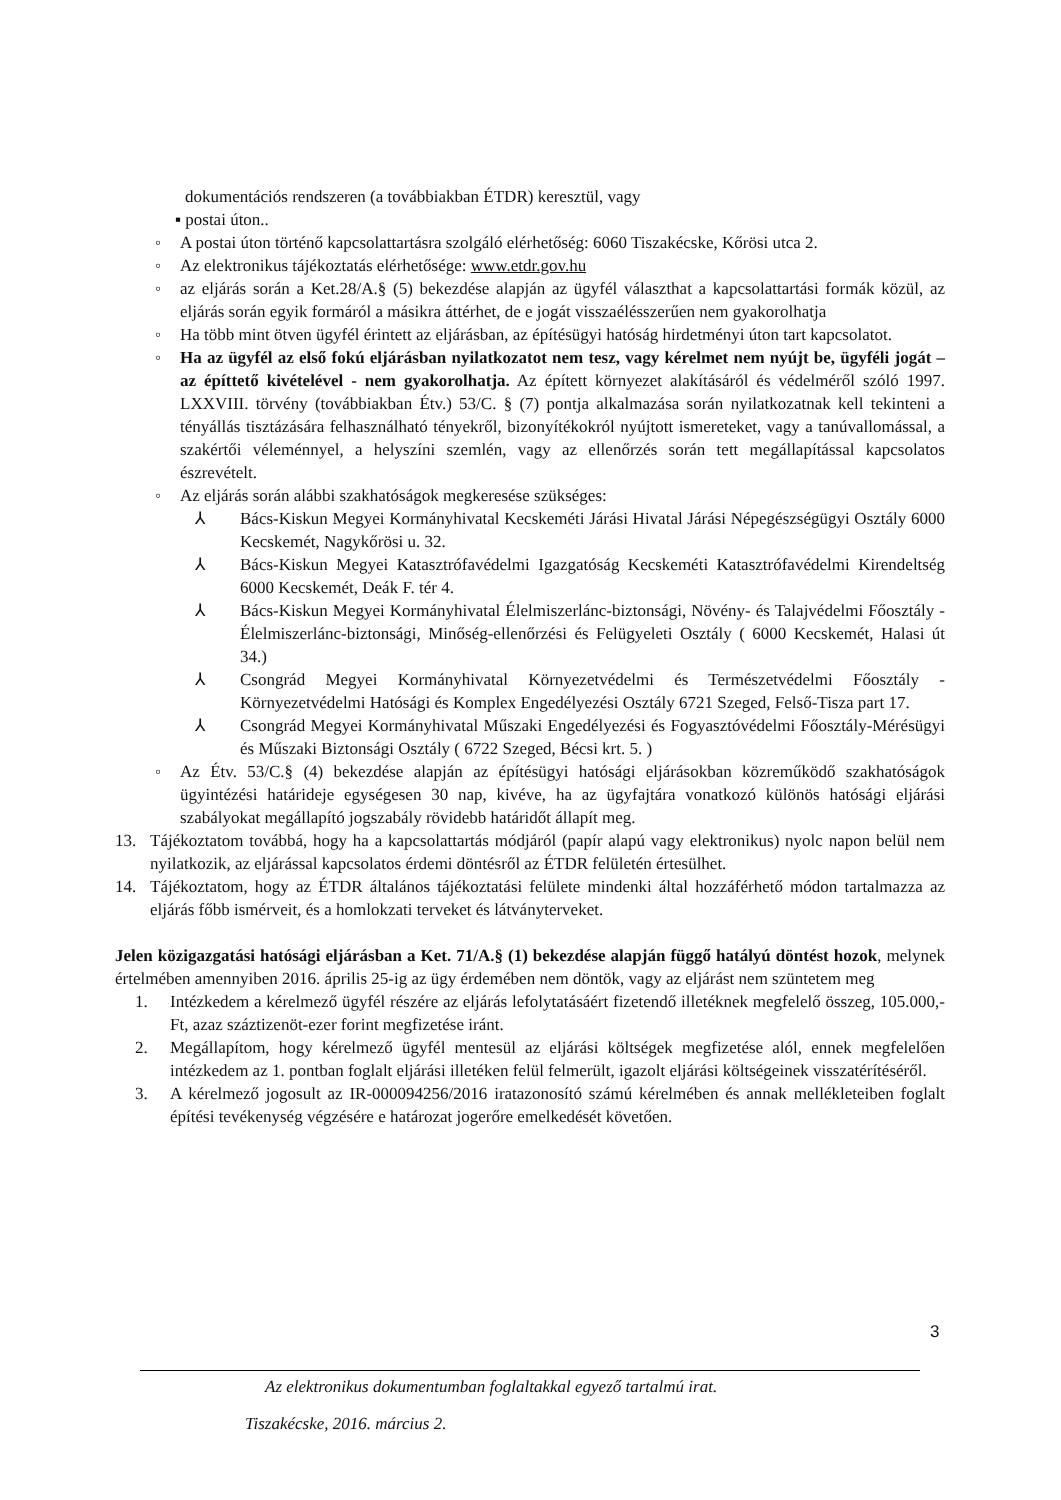dokumentációs rendszeren (a továbbiakban ÉTDR) keresztül, vagy
▪ postai úton..
◦ A postai úton történő kapcsolattartásra szolgáló elérhetőség: 6060 Tiszakécske, Kőrösi utca 2.
◦ Az elektronikus tájékoztatás elérhetősége: www.etdr.gov.hu
◦ az eljárás során a Ket.28/A.§ (5) bekezdése alapján az ügyfél választhat a kapcsolattartási formák közül, az eljárás során egyik formáról a másikra áttérhet, de e jogát visszaélésszerűen nem gyakorolhatja
◦ Ha több mint ötven ügyfél érintett az eljárásban, az építésügyi hatóság hirdetményi úton tart kapcsolatot.
◦ Ha az ügyfél az első fokú eljárásban nyilatkozatot nem tesz, vagy kérelmet nem nyújt be, ügyféli jogát – az építtető kivételével - nem gyakorolhatja. Az épített környezet alakításáról és védelméről szóló 1997. LXXVIII. törvény (továbbiakban Étv.) 53/C. § (7) pontja alkalmazása során nyilatkozatnak kell tekinteni a tényállás tisztázására felhasználható tényekről, bizonyítékokról nyújtott ismereteket, vagy a tanúvallomással, a szakértői véleménnyel, a helyszíni szemlén, vagy az ellenőrzés során tett megállapítással kapcsolatos észrevételt.
◦ Az eljárás során alábbi szakhatóságok megkeresése szükséges:
⅄ Bács-Kiskun Megyei Kormányhivatal Kecskeméti Járási Hivatal Járási Népegészségügyi Osztály 6000 Kecskemét, Nagykőrösi u. 32.
⅄ Bács-Kiskun Megyei Katasztrófavédelmi Igazgatóság Kecskeméti Katasztrófavédelmi Kirendeltség 6000 Kecskemét, Deák F. tér 4.
⅄ Bács-Kiskun Megyei Kormányhivatal Élelmiszerlánc-biztonsági, Növény- és Talajvédelmi Főosztály - Élelmiszerlánc-biztonsági, Minőség-ellenőrzési és Felügyeleti Osztály ( 6000 Kecskemét, Halasi út 34.)
⅄ Csongrád Megyei Kormányhivatal Környezetvédelmi és Természetvédelmi Főosztály - Környezetvédelmi Hatósági és Komplex Engedélyezési Osztály 6721 Szeged, Felső-Tisza part 17.
⅄ Csongrád Megyei Kormányhivatal Műszaki Engedélyezési és Fogyasztóvédelmi Főosztály-Mérésügyi és Műszaki Biztonsági Osztály ( 6722 Szeged, Bécsi krt. 5. )
◦ Az Étv. 53/C.§ (4) bekezdése alapján az építésügyi hatósági eljárásokban közreműködő szakhatóságok ügyintézési határideje egységesen 30 nap, kivéve, ha az ügyfajtára vonatkozó különös hatósági eljárási szabályokat megállapító jogszabály rövidebb határidőt állapít meg.
13. Tájékoztatom továbbá, hogy ha a kapcsolattartás módjáról (papír alapú vagy elektronikus) nyolc napon belül nem nyilatkozik, az eljárással kapcsolatos érdemi döntésről az ÉTDR felületén értesülhet.
14. Tájékoztatom, hogy az ÉTDR általános tájékoztatási felülete mindenki által hozzáférhető módon tartalmazza az eljárás főbb ismérveit, és a homlokzati terveket és látványterveket.
Jelen közigazgatási hatósági eljárásban a Ket. 71/A.§ (1) bekezdése alapján függő hatályú döntést hozok, melynek értelmében amennyiben 2016. április 25-ig az ügy érdemében nem döntök, vagy az eljárást nem szüntetem meg
1. Intézkedem a kérelmező ügyfél részére az eljárás lefolytatásáért fizetendő illetéknek megfelelő összeg, 105.000,-Ft, azaz száztizenöt-ezer forint megfizetése iránt.
2. Megállapítom, hogy kérelmező ügyfél mentesül az eljárási költségek megfizetése alól, ennek megfelelően intézkedem az 1. pontban foglalt eljárási illetéken felül felmerült, igazolt eljárási költségeinek visszatérítéséről.
3. A kérelmező jogosult az IR-000094256/2016 iratazonosító számú kérelmében és annak mellékleteiben foglalt építési tevékenység végzésére e határozat jogerőre emelkedését követően.
3
Az elektronikus dokumentumban foglaltakkal egyező tartalmú irat.
Tiszakécske, 2016. március 2.